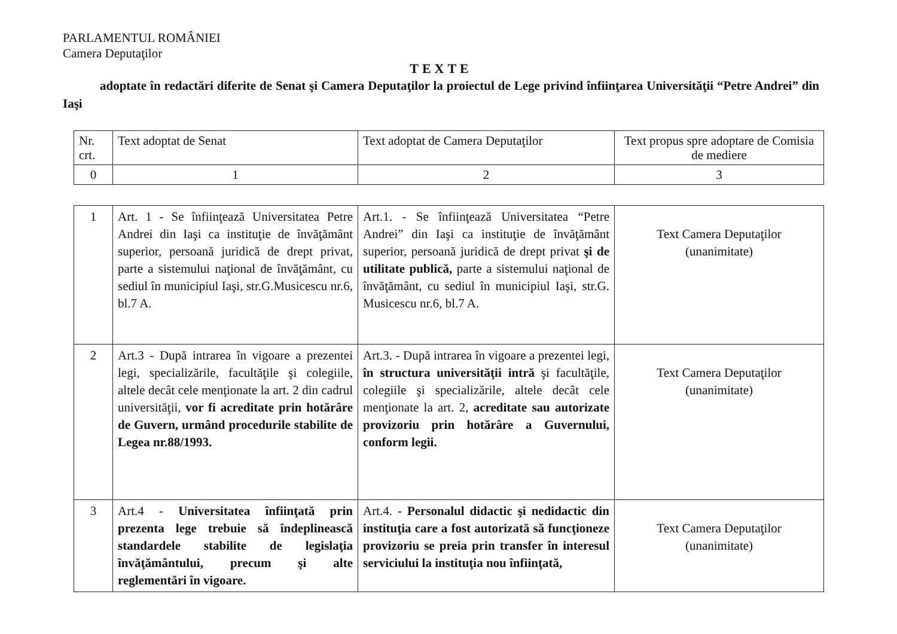PARLAMENTUL ROMÂNIEI
Camera Deputaţilor
TEXTE
adoptate în redactări diferite de Senat şi Camera Deputaţilor la proiectul de Lege privind înfiinţarea Universităţii “Petre Andrei” din Iaşi
| Nr. crt. | Text adoptat de Senat | Text adoptat de Camera Deputaţilor | Text propus spre adoptare de Comisia de mediere |
| 0 | 1 | 2 | 3 |
| 1 | Art. 1 - Se înfiinţează Universitatea Petre Andrei din Iaşi ca instituţie de învăţământ superior, persoană juridică de drept privat, parte a sistemului naţional de învăţământ, cu sediul în municipiul Iaşi, str.G.Musicescu nr.6, bl.7 A. | Art.1. - Se înfiinţează Universitatea “Petre Andrei” din Iaşi ca instituţie de învăţământ superior, persoană juridică de drept privat şi de utilitate publică, parte a sistemului naţional de învăţământ, cu sediul în municipiul Iaşi, str.G. Musicescu nr.6, bl.7 A. | Text Camera Deputaţilor (unanimitate) |
| 2 | Art.3 - După intrarea în vigoare a prezentei legi, specializările, facultăţile şi colegiile, altele decât cele menţionate la art. 2 din cadrul universităţii, vor fi acreditate prin hotărâre de Guvern, urmând procedurile stabilite de Legea nr.88/1993. | Art.3. - După intrarea în vigoare a prezentei legi, în structura universităţii intră şi facultăţile, colegiile şi specializările, altele decât cele menţionate la art. 2, acreditate sau autorizate provizoriu prin hotărâre a Guvernului, conform legii. | Text Camera Deputaţilor (unanimitate) |
| 3 | Art.4 - Universitatea înfiinţată prin prezenta lege trebuie să îndeplinească standardele stabilite de legislaţia învăţământului, precum şi alte reglementări în vigoare. | Art.4. - Personalul didactic şi nedidactic din instituţia care a fost autorizată să funcţioneze provizoriu se preia prin transfer în interesul serviciului la instituţia nou înfiinţată, | Text Camera Deputaţilor (unanimitate) |